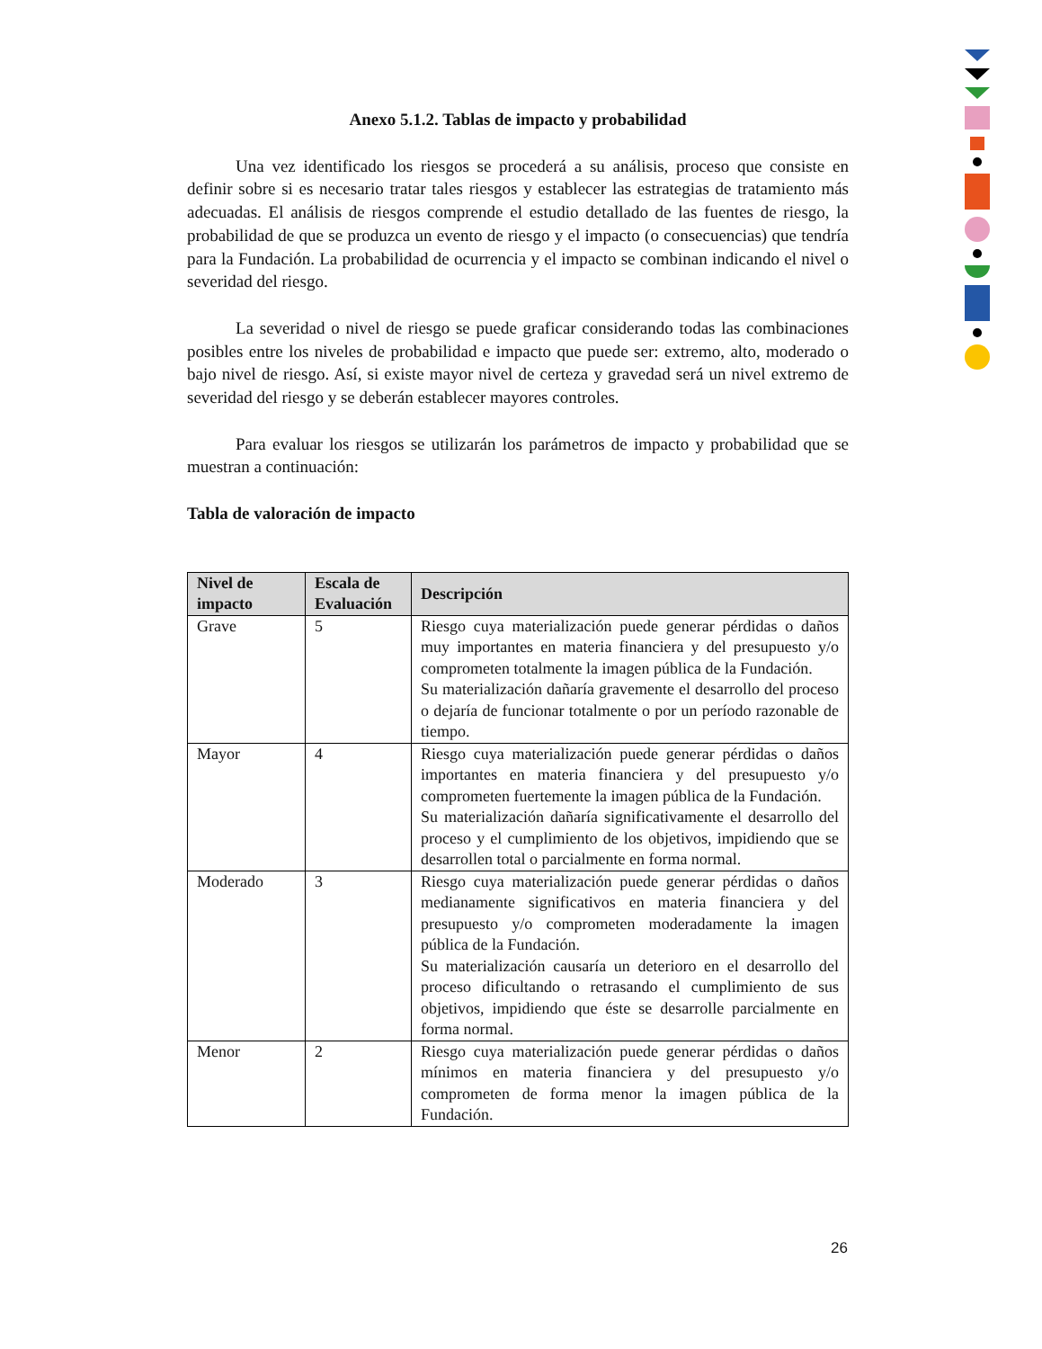Anexo 5.1.2. Tablas de impacto y probabilidad
Una vez identificado los riesgos se procederá a su análisis, proceso que consiste en definir sobre si es necesario tratar tales riesgos y establecer las estrategias de tratamiento más adecuadas. El análisis de riesgos comprende el estudio detallado de las fuentes de riesgo, la probabilidad de que se produzca un evento de riesgo y el impacto (o consecuencias) que tendría para la Fundación. La probabilidad de ocurrencia y el impacto se combinan indicando el nivel o severidad del riesgo.
La severidad o nivel de riesgo se puede graficar considerando todas las combinaciones posibles entre los niveles de probabilidad e impacto que puede ser: extremo, alto, moderado o bajo nivel de riesgo. Así, si existe mayor nivel de certeza y gravedad será un nivel extremo de severidad del riesgo y se deberán establecer mayores controles.
Para evaluar los riesgos se utilizarán los parámetros de impacto y probabilidad que se muestran a continuación:
Tabla de valoración de impacto
| Nivel de impacto | Escala de Evaluación | Descripción |
| --- | --- | --- |
| Grave | 5 | Riesgo cuya materialización puede generar pérdidas o daños muy importantes en materia financiera y del presupuesto y/o comprometen totalmente la imagen pública de la Fundación. Su materialización dañaría gravemente el desarrollo del proceso o dejaría de funcionar totalmente o por un período razonable de tiempo. |
| Mayor | 4 | Riesgo cuya materialización puede generar pérdidas o daños importantes en materia financiera y del presupuesto y/o comprometen fuertemente la imagen pública de la Fundación. Su materialización dañaría significativamente el desarrollo del proceso y el cumplimiento de los objetivos, impidiendo que se desarrollen total o parcialmente en forma normal. |
| Moderado | 3 | Riesgo cuya materialización puede generar pérdidas o daños medianamente significativos en materia financiera y del presupuesto y/o comprometen moderadamente la imagen pública de la Fundación. Su materialización causaría un deterioro en el desarrollo del proceso dificultando o retrasando el cumplimiento de sus objetivos, impidiendo que éste se desarrolle parcialmente en forma normal. |
| Menor | 2 | Riesgo cuya materialización puede generar pérdidas o daños mínimos en materia financiera y del presupuesto y/o comprometen de forma menor la imagen pública de la Fundación. |
26